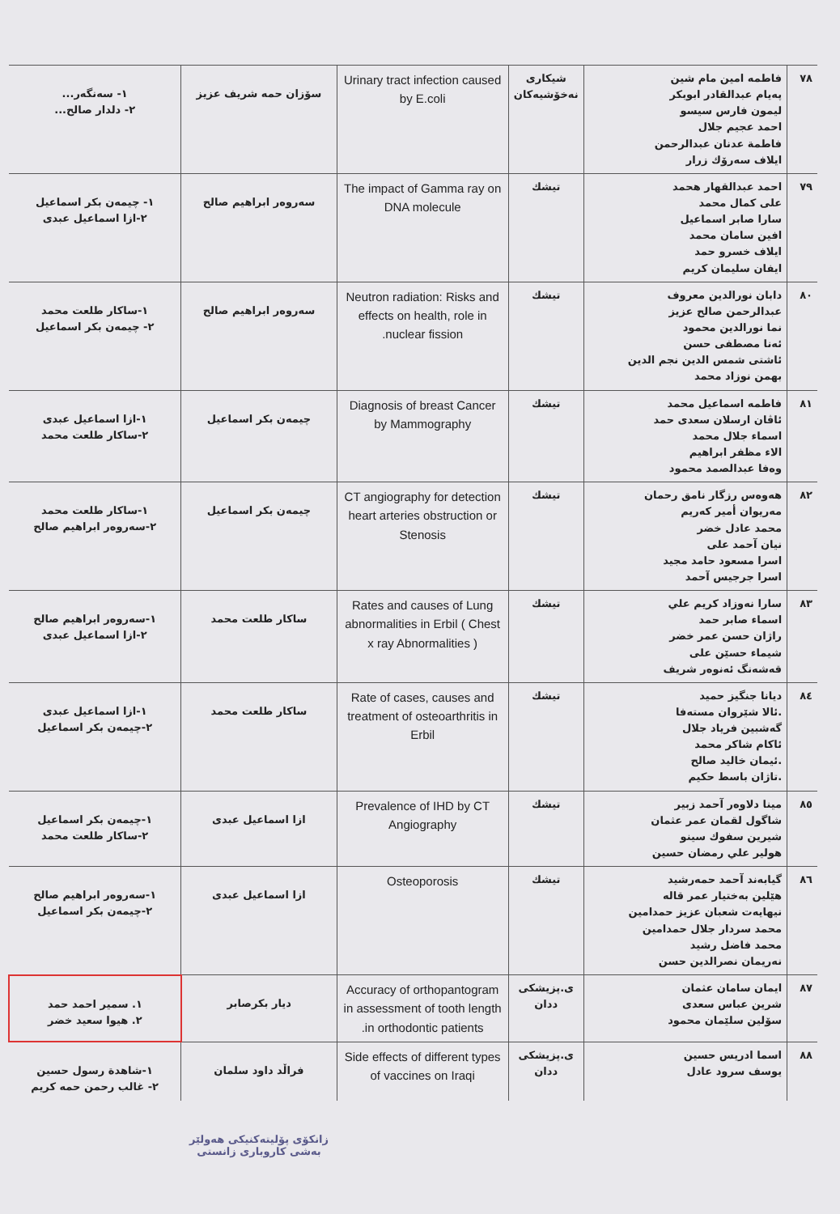| ٧٨ | فاطمه امين مام شين پەيام عبدالقادر ابوبكر ليمون فارس سيسو احمد عجيم جلال فاطمة عدنان عبدالرحمن ايلاف سەرۆك زرار | شيكاری نەخۆشيەكان | Urinary tract infection caused by E.coli | سۆزان حمه شريف عزيز | ١- سەنگەر... ٢- دلدار صالح... |
| ٧٩ | احمد عبدالقهار هحمد على كمال محمد سارا صابر اسماعيل افين سامان محمد ايلاف خسرو حمد ايفان سليمان كريم | تيشك | The impact of Gamma ray on DNA molecule | سەروەر ابراهيم صالح | ١- چيمەن بكر اسماعيل ٢-ازا اسماعيل عبدى |
| ٨٠ | دابان نورالدين معروف عبدالرحمن صالح عزيز نما نورالدين محمود ئەنا مصطفى حسن ئاشتى شمس الدين نجم الدين بهمن نوزاد محمد | تيشك | Neutron radiation: Risks and effects on health, role in nuclear fission. | سەروەر ابراهيم صالح | ١-ساكار طلعت محمد ٢- چيمەن بكر اسماعيل |
| ٨١ | فاطمه اسماعيل محمد ئاڤان ارسلان سعدى حمد اسماء جلال محمد الاء مظفر ابراهيم وەفا عبدالصمد محمود | تيشك | Diagnosis of breast Cancer by Mammography | چيمەن بكر اسماعيل | ١-ازا اسماعيل عبدى ٢-ساكار طلعت محمد |
| ٨٢ | هەوەس رزگار نامق رحمان مەريوان أمير كەريم محمد عادل خضر نيان آحمد على اسرا مسعود حامد مجيد اسرا جرجيس آحمد | تيشك | CT angiography for detection heart arteries obstruction or Stenosis | چيمەن بكر اسماعيل | ١-ساكار طلعت محمد ٢-سەروەر ابراهيم صالح |
| ٨٣ | سارا نەوزاد كريم علي اسماء صابر حمد راژان حسن عمر خضر شيماء حسێن على قەشەنگ ئەنوەر شريف | تيشك | Rates and causes of Lung abnormalities in Erbil ( Chest x ray Abnormalities ) | ساكار طلعت محمد | ١-سەروەر ابراهيم صالح ٢-ازا اسماعيل عبدى |
| ٨٤ | ديانا جنگيز حميد .ئالا شێروان مستەفا گەشبين فرياد جلال ئاكام شاكر محمد .ئيمان خاليد صالح .تاژان باسط حكيم | تيشك | Rate of cases, causes and treatment of osteoarthritis in Erbil | ساكار طلعت محمد | ١-ازا اسماعيل عبدى ٢-چيمەن بكر اسماعيل |
| ٨٥ | مينا دلاوەر آحمد زبير شاگول لقمان عمر عثمان شيرين سفوك سينو هولير علي رمضان حسين | تيشك | Prevalence of IHD by CT Angiography | ازا اسماعيل عبدى | ١-چيمەن بكر اسماعيل ٢-ساكار طلعت محمد |
| ٨٦ | گيابەند آحمد حمەرشيد هێلين بەختيار عمر قاله نيهايەت شعبان عزيز حمدامين محمد سردار جلال حمدامين محمد فاضل رشيد نەريمان نصرالدين حسن | تيشك | Osteoporosis | ازا اسماعيل عبدى | ١-سەروەر ابراهيم صالح ٢-چيمەن بكر اسماعيل |
| ٨٧ | ايمان سامان عثمان شرين عباس سعدى سۆلين سلێمان محمود | ى.پزيشكى ددان | Accuracy of orthopantogram in assessment of tooth length in orthodontic patients. | ديار بكرصابر | ١. سمير احمد حمد ٢. هيوا سعيد خضر |
| ٨٨ | اسما ادريس حسين يوسف سرود عادل | ى.پزيشكى ددان | Side effects of different types of vaccines on Iraqi | فراڵد داود سلمان | ١-شاهدة رسول حسين ٢- غالب رحمن حمه كريم |
زانكۆی پۆليتەكنيكی هەولێر
بەشی كاروباری زانستی